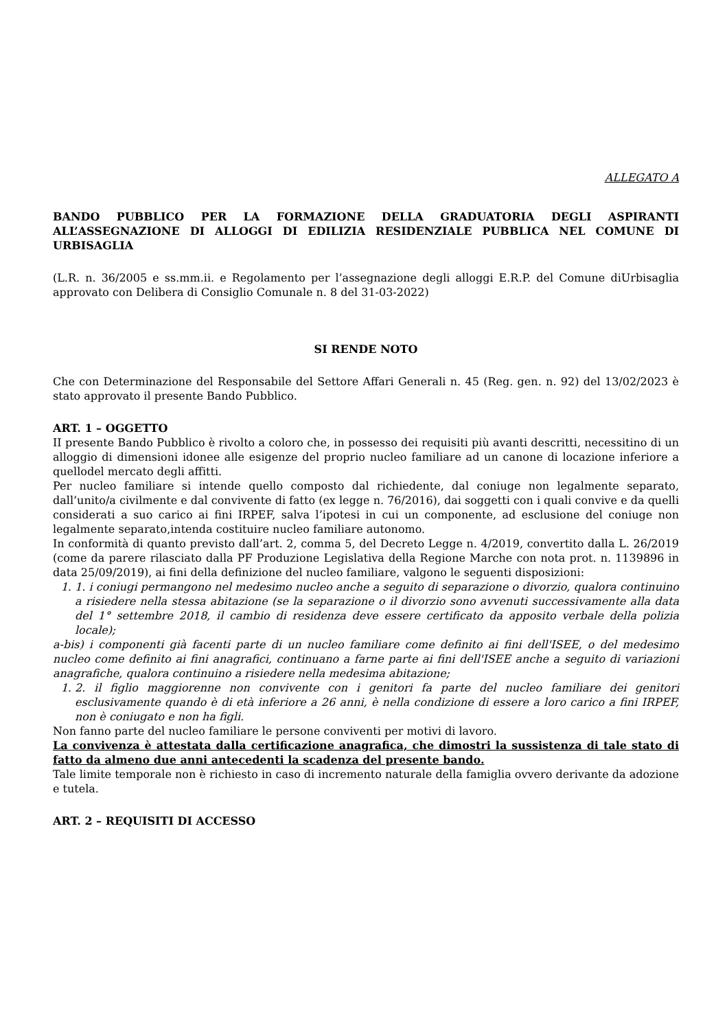ALLEGATO A
BANDO PUBBLICO PER LA FORMAZIONE DELLA GRADUATORIA DEGLI ASPIRANTI ALL’ASSEGNAZIONE DI ALLOGGI DI EDILIZIA RESIDENZIALE PUBBLICA NEL COMUNE DI URBISAGLIA
(L.R. n. 36/2005 e ss.mm.ii. e Regolamento per l’assegnazione degli alloggi E.R.P. del Comune diUrbisaglia approvato con Delibera di Consiglio Comunale n. 8 del 31-03-2022)
SI RENDE NOTO
Che con Determinazione del Responsabile del Settore Affari Generali n. 45 (Reg. gen. n. 92) del 13/02/2023 è stato approvato il presente Bando Pubblico.
ART. 1 – OGGETTO
II presente Bando Pubblico è rivolto a coloro che, in possesso dei requisiti più avanti descritti, necessitino di un alloggio di dimensioni idonee alle esigenze del proprio nucleo familiare ad un canone di locazione inferiore a quellodel mercato degli affitti.
Per nucleo familiare si intende quello composto dal richiedente, dal coniuge non legalmente separato, dall’unito/a civilmente e dal convivente di fatto (ex legge n. 76/2016), dai soggetti con i quali convive e da quelli considerati a suo carico ai fini IRPEF, salva l’ipotesi in cui un componente, ad esclusione del coniuge non legalmente separato,intenda costituire nucleo familiare autonomo.
In conformità di quanto previsto dall’art. 2, comma 5, del Decreto Legge n. 4/2019, convertito dalla L. 26/2019 (come da parere rilasciato dalla PF Produzione Legislativa della Regione Marche con nota prot. n. 1139896 in data 25/09/2019), ai fini della definizione del nucleo familiare, valgono le seguenti disposizioni:
1. 1. i coniugi permangono nel medesimo nucleo anche a seguito di separazione o divorzio, qualora continuino a risiedere nella stessa abitazione (se la separazione o il divorzio sono avvenuti successivamente alla data del 1° settembre 2018, il cambio di residenza deve essere certificato da apposito verbale della polizia locale);
a-bis) i componenti già facenti parte di un nucleo familiare come definito ai fini dell'ISEE, o del medesimo nucleo come definito ai fini anagrafici, continuano a farne parte ai fini dell'ISEE anche a seguito di variazioni anagrafiche, qualora continuino a risiedere nella medesima abitazione;
1. 2. il figlio maggiorenne non convivente con i genitori fa parte del nucleo familiare dei genitori esclusivamente quando è di età inferiore a 26 anni, è nella condizione di essere a loro carico a fini IRPEF, non è coniugato e non ha figli.
Non fanno parte del nucleo familiare le persone conviventi per motivi di lavoro.
La convivenza è attestata dalla certificazione anagrafica, che dimostri la sussistenza di tale stato di fatto da almeno due anni antecedenti la scadenza del presente bando.
Tale limite temporale non è richiesto in caso di incremento naturale della famiglia ovvero derivante da adozione e tutela.
ART. 2 – REQUISITI DI ACCESSO